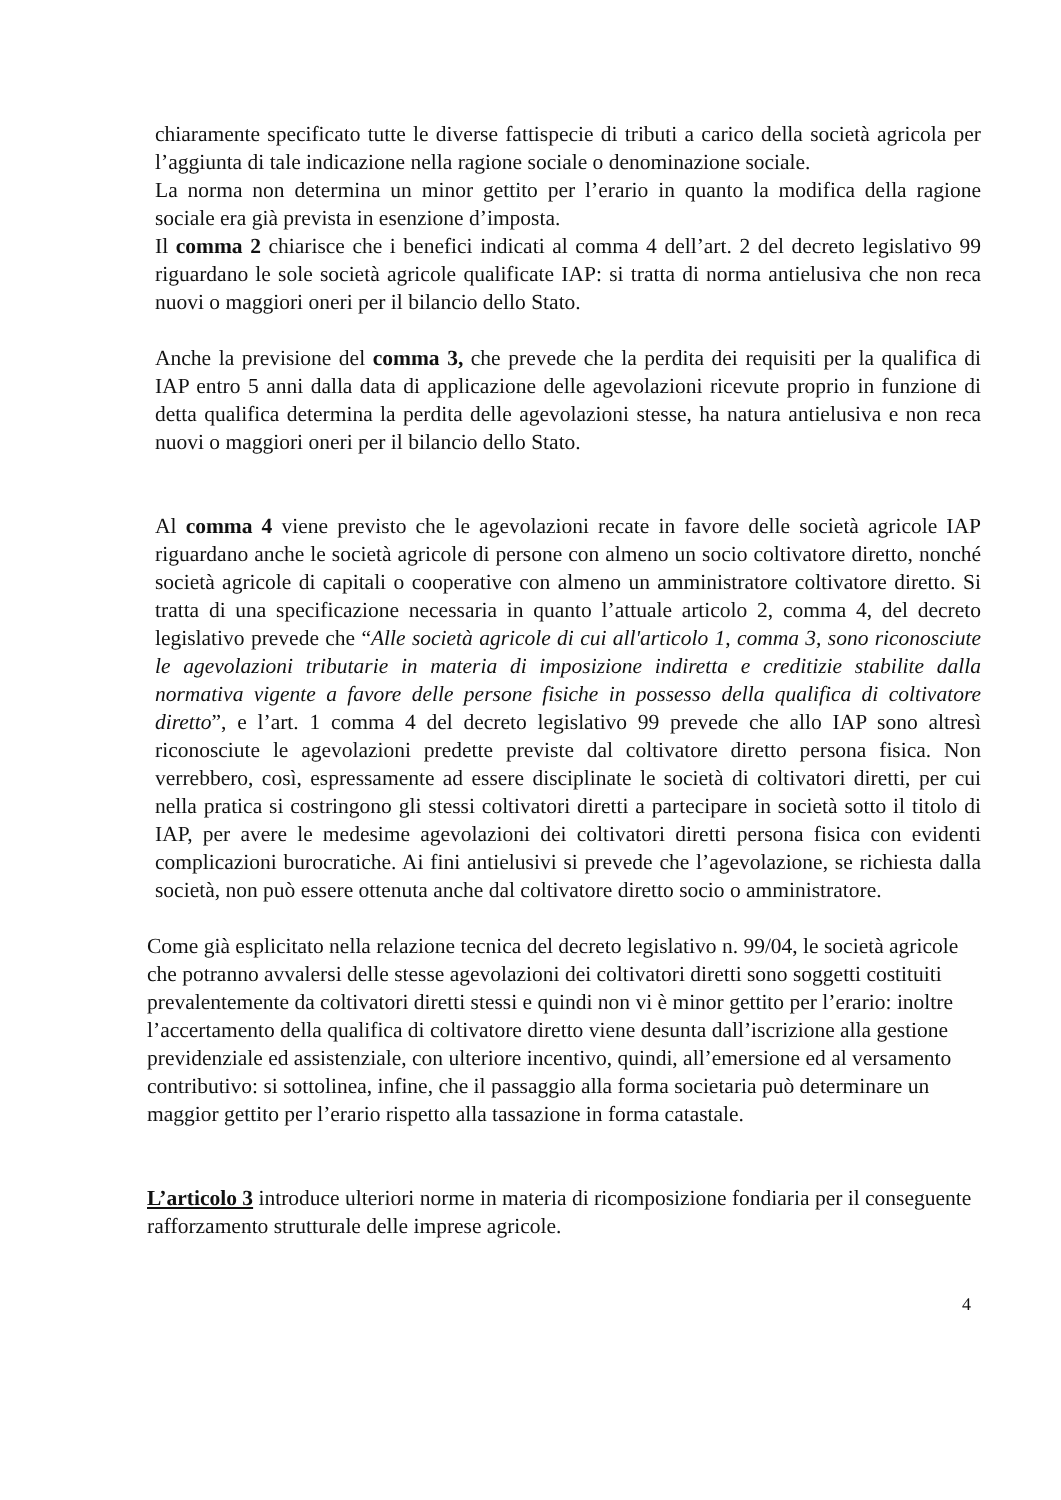chiaramente specificato tutte le diverse fattispecie di tributi a carico della società agricola per l’aggiunta di tale indicazione nella ragione sociale o denominazione sociale.
La norma non determina un minor gettito per l’erario in quanto la modifica della ragione sociale era già prevista in esenzione d’imposta.
Il comma 2 chiarisce che i benefici indicati al comma 4 dell’art. 2 del decreto legislativo 99 riguardano le sole società agricole qualificate IAP: si tratta di norma antielusiva che non reca nuovi o maggiori oneri per il bilancio dello Stato.
Anche la previsione del comma 3, che prevede che la perdita dei requisiti per la qualifica di IAP entro 5 anni dalla data di applicazione delle agevolazioni ricevute proprio in funzione di detta qualifica determina la perdita delle agevolazioni stesse, ha natura antielusiva e non reca nuovi o maggiori oneri per il bilancio dello Stato.
Al comma 4 viene previsto che le agevolazioni recate in favore delle società agricole IAP riguardano anche le società agricole di persone con almeno un socio coltivatore diretto, nonché società agricole di capitali o cooperative con almeno un amministratore coltivatore diretto. Si tratta di una specificazione necessaria in quanto l’attuale articolo 2, comma 4, del decreto legislativo prevede che “Alle società agricole di cui all'articolo 1, comma 3, sono riconosciute le agevolazioni tributarie in materia di imposizione indiretta e creditizie stabilite dalla normativa vigente a favore delle persone fisiche in possesso della qualifica di coltivatore diretto”, e l’art. 1 comma 4 del decreto legislativo 99 prevede che allo IAP sono altresì riconosciute le agevolazioni predette previste dal coltivatore diretto persona fisica. Non verrebbero, così, espressamente ad essere disciplinate le società di coltivatori diretti, per cui nella pratica si costringono gli stessi coltivatori diretti a partecipare in società sotto il titolo di IAP, per avere le medesime agevolazioni dei coltivatori diretti persona fisica con evidenti complicazioni burocratiche. Ai fini antielusivi si prevede che l’agevolazione, se richiesta dalla società, non può essere ottenuta anche dal coltivatore diretto socio o amministratore.
Come già esplicitato nella relazione tecnica del decreto legislativo n. 99/04, le società agricole che potranno avvalersi delle stesse agevolazioni dei coltivatori diretti sono soggetti costituiti prevalentemente da coltivatori diretti stessi e quindi non vi è minor gettito per l’erario: inoltre l’accertamento della qualifica di coltivatore diretto viene desunta dall’iscrizione alla gestione previdenziale ed assistenziale, con ulteriore incentivo, quindi, all’emersione ed al versamento contributivo: si sottolinea, infine, che il passaggio alla forma societaria può determinare un maggior gettito per l’erario rispetto alla tassazione in forma catastale.
L’articolo 3 introduce ulteriori norme in materia di ricomposizione fondiaria per il conseguente rafforzamento strutturale delle imprese agricole.
4